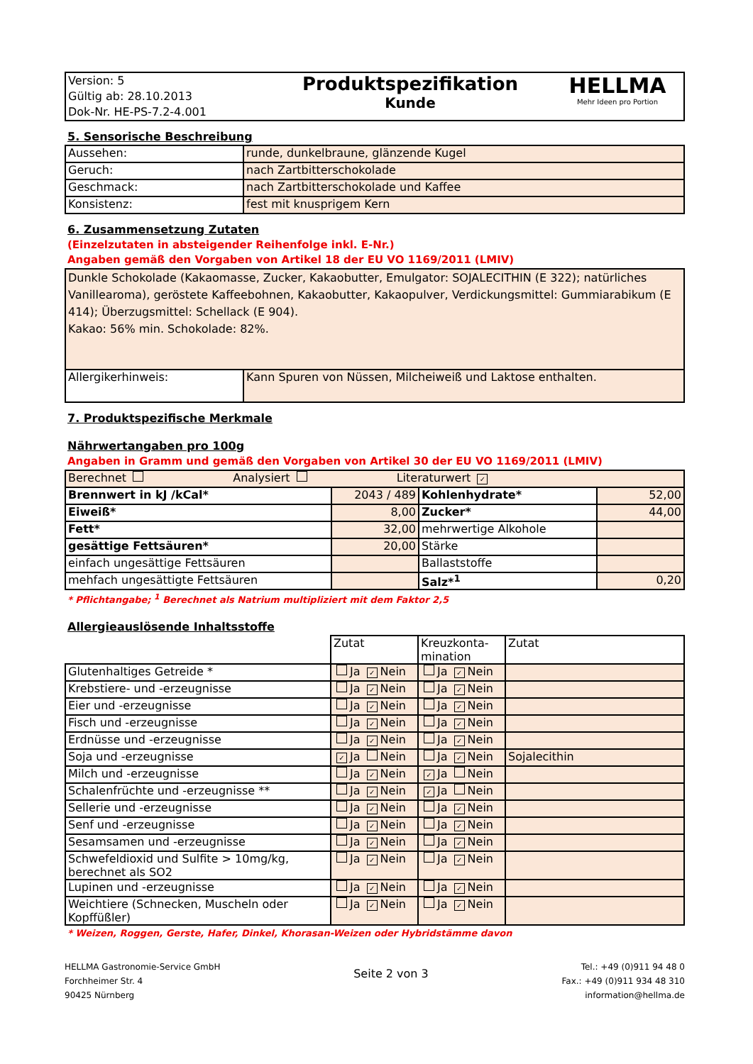| Version: 5 Gültig ab: 28.10.2013 Dok-Nr. HE-PS-7.2-4.001 | Produktspezifikation Kunde | HELLMA Mehr Ideen pro Portion |
5. Sensorische Beschreibung
| Aussehen: | runde, dunkelbraune, glänzende Kugel |
| Geruch: | nach Zartbitterschokolade |
| Geschmack: | nach Zartbitterschokolade und Kaffee |
| Konsistenz: | fest mit knusprigem Kern |
6. Zusammensetzung Zutaten
(Einzelzutaten in absteigender Reihenfolge inkl. E-Nr.)
Angaben gemäß den Vorgaben von Artikel 18 der EU VO 1169/2011 (LMIV)
| Dunkle Schokolade (Kakaomasse, Zucker, Kakaobutter, Emulgator: SOJALECITHIN (E 322); natürliches Vanillearoma), geröstete Kaffeebohnen, Kakaobutter, Kakaopulver, Verdickungsmittel: Gummiarabikum (E 414); Überzugsmittel: Schellack (E 904). Kakao: 56% min. Schokolade: 82%. | |
| Allergikerhinweis: | Kann Spuren von Nüssen, Milcheiweiß und Laktose enthalten. |
7. Produktspezifische Merkmale
Nährwertangaben pro 100g
Angaben in Gramm und gemäß den Vorgaben von Artikel 30 der EU VO 1169/2011 (LMIV)
| Berechnet Analysiert Literaturwert ✓ | | | |
| Brennwert in kJ /kCal* | 2043 / 489 | Kohlenhydrate* | 52,00 |
| Eiweiß* | 8,00 | Zucker* | 44,00 |
| Fett* | 32,00 | mehrwertige Alkohole | |
| gesättige Fettsäuren* | 20,00 | Stärke | |
| einfach ungesättige Fettsäuren | | Ballaststoffe | |
| mehfach ungesättigte Fettsäuren | | Salz*<sup>1</sup> | 0,20 |
* Pflichtangabe; <sup>1</sup> Berechnet als Natrium multipliziert mit dem Faktor 2,5
Allergieauslösende Inhaltsstoffe
| | Zutat | Kreuzkonta- mination | Zutat |
| Glutenhaltiges Getreide * | Ja ✓ Nein | Ja ✓ Nein | |
| Krebstiere- und -erzeugnisse | Ja ✓ Nein | Ja ✓ Nein | |
| Eier und -erzeugnisse | Ja ✓ Nein | Ja ✓ Nein | |
| Fisch und -erzeugnisse | Ja ✓ Nein | Ja ✓ Nein | |
| Erdnüsse und -erzeugnisse | Ja ✓ Nein | Ja ✓ Nein | |
| Soja und -erzeugnisse | ✓ Ja Nein | Ja ✓ Nein | Sojalecithin |
| Milch und -erzeugnisse | Ja ✓ Nein | ✓ Ja Nein | |
| Schalenfrüchte und -erzeugnisse ** | Ja ✓ Nein | ✓ Ja Nein | |
| Sellerie und -erzeugnisse | Ja ✓ Nein | Ja ✓ Nein | |
| Senf und -erzeugnisse | Ja ✓ Nein | Ja ✓ Nein | |
| Sesamsamen und -erzeugnisse | Ja ✓ Nein | Ja ✓ Nein | |
| Schwefeldioxid und Sulfite > 10mg/kg, berechnet als SO2 | Ja ✓ Nein | Ja ✓ Nein | |
| Lupinen und -erzeugnisse | Ja ✓ Nein | Ja ✓ Nein | |
| Weichtiere (Schnecken, Muscheln oder Kopffüßler) | Ja ✓ Nein | Ja ✓ Nein | |
* Weizen, Roggen, Gerste, Hafer, Dinkel, Khorasan-Weizen oder Hybridstämme davon
HELLMA Gastronomie-Service GmbH
Forchheimer Str. 4
90425 Nürnberg
Seite 2 von 3
Tel.: +49 (0)911 94 48 0
Fax.: +49 (0)911 934 48 310
information@hellma.de